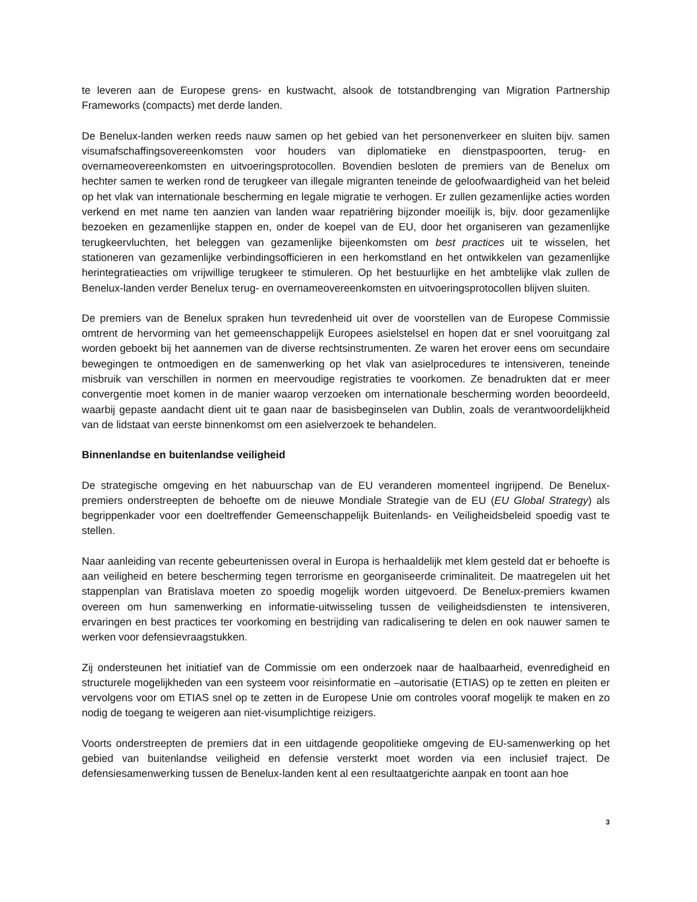te leveren aan de Europese grens- en kustwacht, alsook de totstandbrenging van Migration Partnership Frameworks (compacts) met derde landen.
De Benelux-landen werken reeds nauw samen op het gebied van het personenverkeer en sluiten bijv. samen visumafschaffingsovereenkomsten voor houders van diplomatieke en dienstpaspoorten, terug- en overnameovereenkomsten en uitvoeringsprotocollen. Bovendien besloten de premiers van de Benelux om hechter samen te werken rond de terugkeer van illegale migranten teneinde de geloofwaardigheid van het beleid op het vlak van internationale bescherming en legale migratie te verhogen. Er zullen gezamenlijke acties worden verkend en met name ten aanzien van landen waar repatriëring bijzonder moeilijk is, bijv. door gezamenlijke bezoeken en gezamenlijke stappen en, onder de koepel van de EU, door het organiseren van gezamenlijke terugkeervluchten, het beleggen van gezamenlijke bijeenkomsten om best practices uit te wisselen, het stationeren van gezamenlijke verbindingsofficieren in een herkomstland en het ontwikkelen van gezamenlijke herintegratieacties om vrijwillige terugkeer te stimuleren. Op het bestuurlijke en het ambtelijke vlak zullen de Benelux-landen verder Benelux terug- en overnameovereenkomsten en uitvoeringsprotocollen blijven sluiten.
De premiers van de Benelux spraken hun tevredenheid uit over de voorstellen van de Europese Commissie omtrent de hervorming van het gemeenschappelijk Europees asielstelsel en hopen dat er snel vooruitgang zal worden geboekt bij het aannemen van de diverse rechtsinstrumenten. Ze waren het erover eens om secundaire bewegingen te ontmoedigen en de samenwerking op het vlak van asielprocedures te intensiveren, teneinde misbruik van verschillen in normen en meervoudige registraties te voorkomen. Ze benadrukten dat er meer convergentie moet komen in de manier waarop verzoeken om internationale bescherming worden beoordeeld, waarbij gepaste aandacht dient uit te gaan naar de basisbeginselen van Dublin, zoals de verantwoordelijkheid van de lidstaat van eerste binnenkomst om een asielverzoek te behandelen.
Binnenlandse en buitenlandse veiligheid
De strategische omgeving en het nabuurschap van de EU veranderen momenteel ingrijpend. De Benelux-premiers onderstreepten de behoefte om de nieuwe Mondiale Strategie van de EU (EU Global Strategy) als begrippenkader voor een doeltreffender Gemeenschappelijk Buitenlands- en Veiligheidsbeleid spoedig vast te stellen.
Naar aanleiding van recente gebeurtenissen overal in Europa is herhaaldelijk met klem gesteld dat er behoefte is aan veiligheid en betere bescherming tegen terrorisme en georganiseerde criminaliteit. De maatregelen uit het stappenplan van Bratislava moeten zo spoedig mogelijk worden uitgevoerd. De Benelux-premiers kwamen overeen om hun samenwerking en informatie-uitwisseling tussen de veiligheidsdiensten te intensiveren, ervaringen en best practices ter voorkoming en bestrijding van radicalisering te delen en ook nauwer samen te werken voor defensievraagstukken.
Zij ondersteunen het initiatief van de Commissie om een onderzoek naar de haalbaarheid, evenredigheid en structurele mogelijkheden van een systeem voor reisinformatie en –autorisatie (ETIAS) op te zetten en pleiten er vervolgens voor om ETIAS snel op te zetten in de Europese Unie om controles vooraf mogelijk te maken en zo nodig de toegang te weigeren aan niet-visumplichtige reizigers.
Voorts onderstreepten de premiers dat in een uitdagende geopolitieke omgeving de EU-samenwerking op het gebied van buitenlandse veiligheid en defensie versterkt moet worden via een inclusief traject. De defensiesamenwerking tussen de Benelux-landen kent al een resultaatgerichte aanpak en toont aan hoe
3